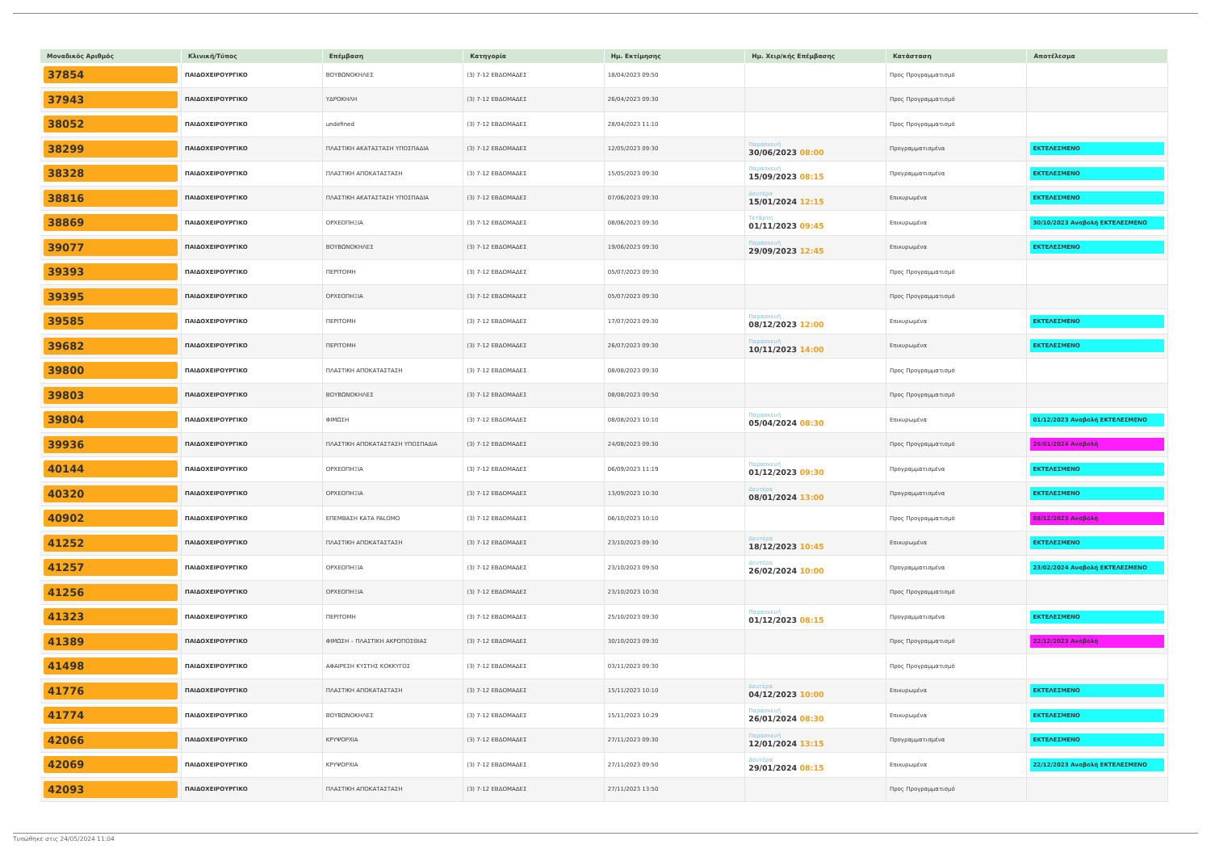| Μοναδικός Αριθμός | Κλινική/Τύπος | Επέμβαση | Κατηγορία | Ημ. Εκτίμησης | Ημ. Χειρ/κής Επέμβασης | Κατάσταση | Αποτέλεσμα |
| --- | --- | --- | --- | --- | --- | --- | --- |
| 37854 | ΠΑΙΔΟΧΕΙΡΟΥΡΓΙΚΟ | ΒΟΥΒΩΝΟΚΗΛΕΣ | (3) 7-12 ΕΒΔΟΜΑΔΕΣ | 18/04/2023 09:50 | | Προς Προγραμματισμό | |
| 37943 | ΠΑΙΔΟΧΕΙΡΟΥΡΓΙΚΟ | ΥΔΡΟΚΗΛΗ | (3) 7-12 ΕΒΔΟΜΑΔΕΣ | 26/04/2023 09:30 | | Προς Προγραμματισμό | |
| 38052 | ΠΑΙΔΟΧΕΙΡΟΥΡΓΙΚΟ | undefined | (3) 7-12 ΕΒΔΟΜΑΔΕΣ | 28/04/2023 11:10 | | Προς Προγραμματισμό | |
| 38299 | ΠΑΙΔΟΧΕΙΡΟΥΡΓΙΚΟ | ΠΛΑΣΤΙΚΗ ΑΚΑΤΑΣΤΑΣΗ ΥΠΟΣΠΑΔΙΑ | (3) 7-12 ΕΒΔΟΜΑΔΕΣ | 12/05/2023 09:30 | Παρασκευή 30/06/2023 08:00 | Προγραμματισμένα | ΕΚΤΕΛΕΣΜΕΝΟ |
| 38328 | ΠΑΙΔΟΧΕΙΡΟΥΡΓΙΚΟ | ΠΛΑΣΤΙΚΗ ΑΠΟΚΑΤΑΣΤΑΣΗ | (3) 7-12 ΕΒΔΟΜΑΔΕΣ | 15/05/2023 09:30 | Παρασκευή 15/09/2023 08:15 | Προγραμματισμένα | ΕΚΤΕΛΕΣΜΕΝΟ |
| 38816 | ΠΑΙΔΟΧΕΙΡΟΥΡΓΙΚΟ | ΠΛΑΣΤΙΚΗ ΑΚΑΤΑΣΤΑΣΗ ΥΠΟΣΠΑΔΙΑ | (3) 7-12 ΕΒΔΟΜΑΔΕΣ | 07/06/2023 09:30 | Δευτέρα 15/01/2024 12:15 | Επικυρωμένα | ΕΚΤΕΛΕΣΜΕΝΟ |
| 38869 | ΠΑΙΔΟΧΕΙΡΟΥΡΓΙΚΟ | ΟΡΧΕΟΠΗΞΙΑ | (3) 7-12 ΕΒΔΟΜΑΔΕΣ | 08/06/2023 09:30 | Τετάρτη 01/11/2023 09:45 | Επικυρωμένα | 30/10/2023 Αναβολή ΕΚΤΕΛΕΣΜΕΝΟ |
| 39077 | ΠΑΙΔΟΧΕΙΡΟΥΡΓΙΚΟ | ΒΟΥΒΩΝΟΚΗΛΕΣ | (3) 7-12 ΕΒΔΟΜΑΔΕΣ | 19/06/2023 09:30 | Παρασκευή 29/09/2023 12:45 | Επικυρωμένα | ΕΚΤΕΛΕΣΜΕΝΟ |
| 39393 | ΠΑΙΔΟΧΕΙΡΟΥΡΓΙΚΟ | ΠΕΡΙΤΟΜΗ | (3) 7-12 ΕΒΔΟΜΑΔΕΣ | 05/07/2023 09:30 | | Προς Προγραμματισμό | |
| 39395 | ΠΑΙΔΟΧΕΙΡΟΥΡΓΙΚΟ | ΟΡΧΕΟΠΗΞΙΑ | (3) 7-12 ΕΒΔΟΜΑΔΕΣ | 05/07/2023 09:30 | | Προς Προγραμματισμό | |
| 39585 | ΠΑΙΔΟΧΕΙΡΟΥΡΓΙΚΟ | ΠΕΡΙΤΟΜΗ | (3) 7-12 ΕΒΔΟΜΑΔΕΣ | 17/07/2023 09:30 | Παρασκευή 08/12/2023 12:00 | Επικυρωμένα | ΕΚΤΕΛΕΣΜΕΝΟ |
| 39682 | ΠΑΙΔΟΧΕΙΡΟΥΡΓΙΚΟ | ΠΕΡΙΤΟΜΗ | (3) 7-12 ΕΒΔΟΜΑΔΕΣ | 26/07/2023 09:30 | Παρασκευή 10/11/2023 14:00 | Επικυρωμένα | ΕΚΤΕΛΕΣΜΕΝΟ |
| 39800 | ΠΑΙΔΟΧΕΙΡΟΥΡΓΙΚΟ | ΠΛΑΣΤΙΚΗ ΑΠΟΚΑΤΑΣΤΑΣΗ | (3) 7-12 ΕΒΔΟΜΑΔΕΣ | 08/08/2023 09:30 | | Προς Προγραμματισμό | |
| 39803 | ΠΑΙΔΟΧΕΙΡΟΥΡΓΙΚΟ | ΒΟΥΒΩΝΟΚΗΛΕΣ | (3) 7-12 ΕΒΔΟΜΑΔΕΣ | 08/08/2023 09:50 | | Προς Προγραμματισμό | |
| 39804 | ΠΑΙΔΟΧΕΙΡΟΥΡΓΙΚΟ | ΦΙΜΩΣΗ | (3) 7-12 ΕΒΔΟΜΑΔΕΣ | 08/08/2023 10:10 | Παρασκευή 05/04/2024 08:30 | Επικυρωμένα | 01/12/2023 Αναβολή ΕΚΤΕΛΕΣΜΕΝΟ |
| 39936 | ΠΑΙΔΟΧΕΙΡΟΥΡΓΙΚΟ | ΠΛΑΣΤΙΚΗ ΑΠΟΚΑΤΑΣΤΑΣΗ ΥΠΟΣΠΑΔΙΑ | (3) 7-12 ΕΒΔΟΜΑΔΕΣ | 24/08/2023 09:30 | | Προς Προγραμματισμό | 26/01/2024 Αναβολή |
| 40144 | ΠΑΙΔΟΧΕΙΡΟΥΡΓΙΚΟ | ΟΡΧΕΟΠΗΞΙΑ | (3) 7-12 ΕΒΔΟΜΑΔΕΣ | 06/09/2023 11:19 | Παρασκευή 01/12/2023 09:30 | Προγραμματισμένα | ΕΚΤΕΛΕΣΜΕΝΟ |
| 40320 | ΠΑΙΔΟΧΕΙΡΟΥΡΓΙΚΟ | ΟΡΧΕΟΠΗΞΙΑ | (3) 7-12 ΕΒΔΟΜΑΔΕΣ | 13/09/2023 10:30 | Δευτέρα 08/01/2024 13:00 | Προγραμματισμένα | ΕΚΤΕΛΕΣΜΕΝΟ |
| 40902 | ΠΑΙΔΟΧΕΙΡΟΥΡΓΙΚΟ | ΕΠΕΜΒΑΣΗ ΚΑΤΑ PALOMO | (3) 7-12 ΕΒΔΟΜΑΔΕΣ | 06/10/2023 10:10 | | Προς Προγραμματισμό | 08/12/2023 Αναβολή |
| 41252 | ΠΑΙΔΟΧΕΙΡΟΥΡΓΙΚΟ | ΠΛΑΣΤΙΚΗ ΑΠΟΚΑΤΑΣΤΑΣΗ | (3) 7-12 ΕΒΔΟΜΑΔΕΣ | 23/10/2023 09:30 | Δευτέρα 18/12/2023 10:45 | Επικυρωμένα | ΕΚΤΕΛΕΣΜΕΝΟ |
| 41257 | ΠΑΙΔΟΧΕΙΡΟΥΡΓΙΚΟ | ΟΡΧΕΟΠΗΞΙΑ | (3) 7-12 ΕΒΔΟΜΑΔΕΣ | 23/10/2023 09:50 | Δευτέρα 26/02/2024 10:00 | Προγραμματισμένα | 23/02/2024 Αναβολή ΕΚΤΕΛΕΣΜΕΝΟ |
| 41256 | ΠΑΙΔΟΧΕΙΡΟΥΡΓΙΚΟ | ΟΡΧΕΟΠΗΞΙΑ | (3) 7-12 ΕΒΔΟΜΑΔΕΣ | 23/10/2023 10:30 | | Προς Προγραμματισμό | |
| 41323 | ΠΑΙΔΟΧΕΙΡΟΥΡΓΙΚΟ | ΠΕΡΙΤΟΜΗ | (3) 7-12 ΕΒΔΟΜΑΔΕΣ | 25/10/2023 09:30 | Παρασκευή 01/12/2023 08:15 | Προγραμματισμένα | ΕΚΤΕΛΕΣΜΕΝΟ |
| 41389 | ΠΑΙΔΟΧΕΙΡΟΥΡΓΙΚΟ | ΦΙΜΩΣΗ – ΠΛΑΣΤΙΚΗ ΑΚΡΟΠΟΣΘΙΑΣ | (3) 7-12 ΕΒΔΟΜΑΔΕΣ | 30/10/2023 09:30 | | Προς Προγραμματισμό | 22/12/2023 Αναβολή |
| 41498 | ΠΑΙΔΟΧΕΙΡΟΥΡΓΙΚΟ | ΑΦΑΙΡΕΣΗ ΚΥΣΤΗΣ ΚΟΚΚΥΓΟΣ | (3) 7-12 ΕΒΔΟΜΑΔΕΣ | 03/11/2023 09:30 | | Προς Προγραμματισμό | |
| 41776 | ΠΑΙΔΟΧΕΙΡΟΥΡΓΙΚΟ | ΠΛΑΣΤΙΚΗ ΑΠΟΚΑΤΑΣΤΑΣΗ | (3) 7-12 ΕΒΔΟΜΑΔΕΣ | 15/11/2023 10:10 | Δευτέρα 04/12/2023 10:00 | Επικυρωμένα | ΕΚΤΕΛΕΣΜΕΝΟ |
| 41774 | ΠΑΙΔΟΧΕΙΡΟΥΡΓΙΚΟ | ΒΟΥΒΩΝΟΚΗΛΕΣ | (3) 7-12 ΕΒΔΟΜΑΔΕΣ | 15/11/2023 10:29 | Παρασκευή 26/01/2024 08:30 | Επικυρωμένα | ΕΚΤΕΛΕΣΜΕΝΟ |
| 42066 | ΠΑΙΔΟΧΕΙΡΟΥΡΓΙΚΟ | ΚΡΥΨΟΡΧΙΑ | (3) 7-12 ΕΒΔΟΜΑΔΕΣ | 27/11/2023 09:30 | Παρασκευή 12/01/2024 13:15 | Προγραμματισμένα | ΕΚΤΕΛΕΣΜΕΝΟ |
| 42069 | ΠΑΙΔΟΧΕΙΡΟΥΡΓΙΚΟ | ΚΡΥΨΟΡΧΙΑ | (3) 7-12 ΕΒΔΟΜΑΔΕΣ | 27/11/2023 09:50 | Δευτέρα 29/01/2024 08:15 | Επικυρωμένα | 22/12/2023 Αναβολή ΕΚΤΕΛΕΣΜΕΝΟ |
| 42093 | ΠΑΙΔΟΧΕΙΡΟΥΡΓΙΚΟ | ΠΛΑΣΤΙΚΗ ΑΠΟΚΑΤΑΣΤΑΣΗ | (3) 7-12 ΕΒΔΟΜΑΔΕΣ | 27/11/2023 13:50 | | Προς Προγραμματισμό | |
Τυπώθηκε στις 24/05/2024 11:04